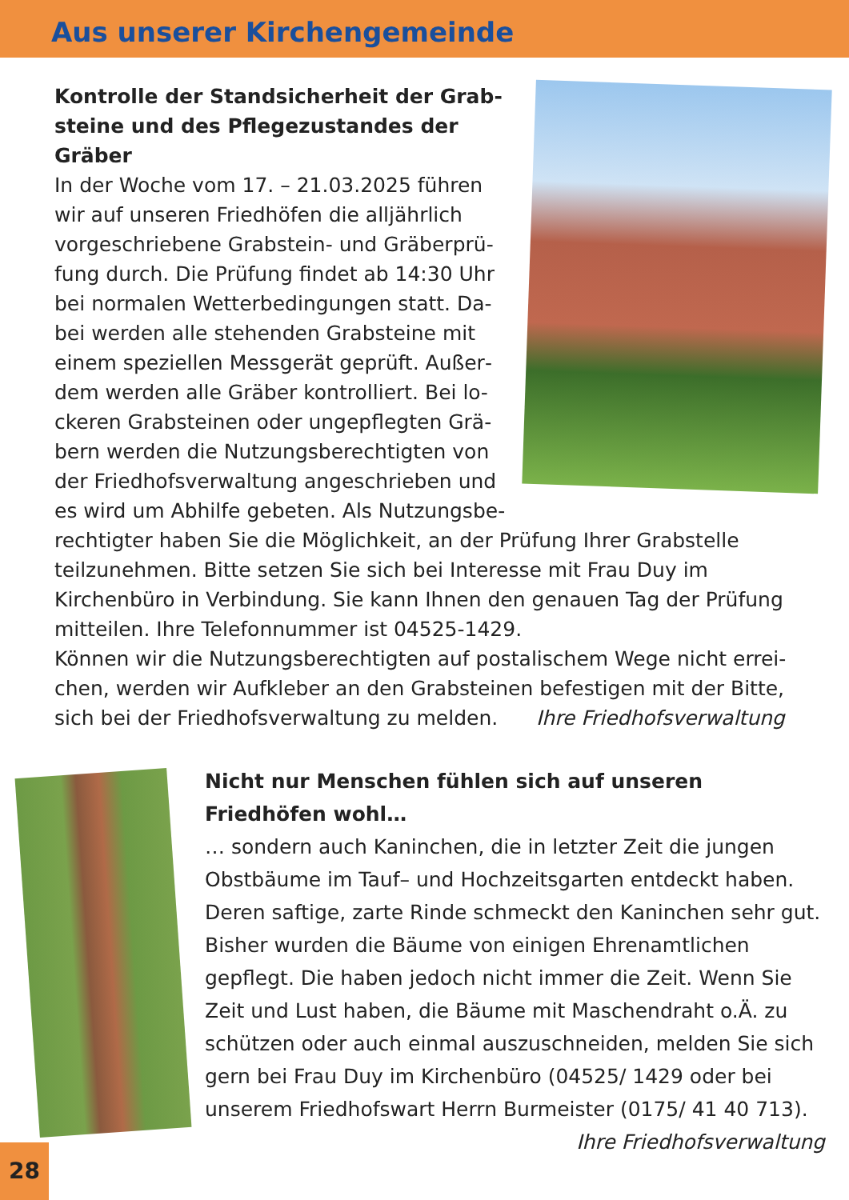Aus unserer Kirchengemeinde
Kontrolle der Standsicherheit der Grab­steine und des Pflegezustandes der Gräber
In der Woche vom 17. – 21.03.2025 führen wir auf unseren Friedhöfen die alljährlich vorgeschriebene Grabstein- und Gräberprü­fung durch. Die Prüfung findet ab 14:30 Uhr bei normalen Wetterbedingungen statt. Da­bei werden alle stehenden Grabsteine mit einem speziellen Messgerät geprüft. Außer­dem werden alle Gräber kontrolliert. Bei lo­ckeren Grabsteinen oder ungepflegten Grä­bern werden die Nutzungsberechtigten von der Friedhofsverwaltung angeschrieben und es wird um Abhilfe gebeten. Als Nutzungsbe­rechtigter haben Sie die Möglichkeit, an der Prüfung Ihrer Grabstelle teilzunehmen. Bitte setzen Sie sich bei Interesse mit Frau Duy im Kirchenbüro in Verbindung. Sie kann Ihnen den genauen Tag der Prüfung mitteilen. Ihre Telefonnummer ist 04525-1429.
Können wir die Nutzungsberechtigten auf postalischem Wege nicht errei­chen, werden wir Aufkleber an den Grabsteinen befestigen mit der Bitte, sich bei der Friedhofsverwaltung zu melden. Ihre Friedhofsverwaltung
Nicht nur Menschen fühlen sich auf unseren Friedhöfen wohl…
… sondern auch Kaninchen, die in letzter Zeit die jungen Obstbäume im Tauf– und Hochzeitsgarten entdeckt ha­ben. Deren saftige, zarte Rinde schmeckt den Kaninchen sehr gut. Bisher wurden die Bäume von einigen Ehren­amtlichen gepflegt. Die haben jedoch nicht immer die Zeit. Wenn Sie Zeit und Lust haben, die Bäume mit Ma­schendraht o.Ä. zu schützen oder auch einmal auszu­schneiden, melden Sie sich gern bei Frau Duy im Kirchen­büro (04525/ 1429 oder bei unserem Friedhofswart Herrn Burmeister (0175/ 41 40 713).
Ihre Friedhofsverwaltung
28